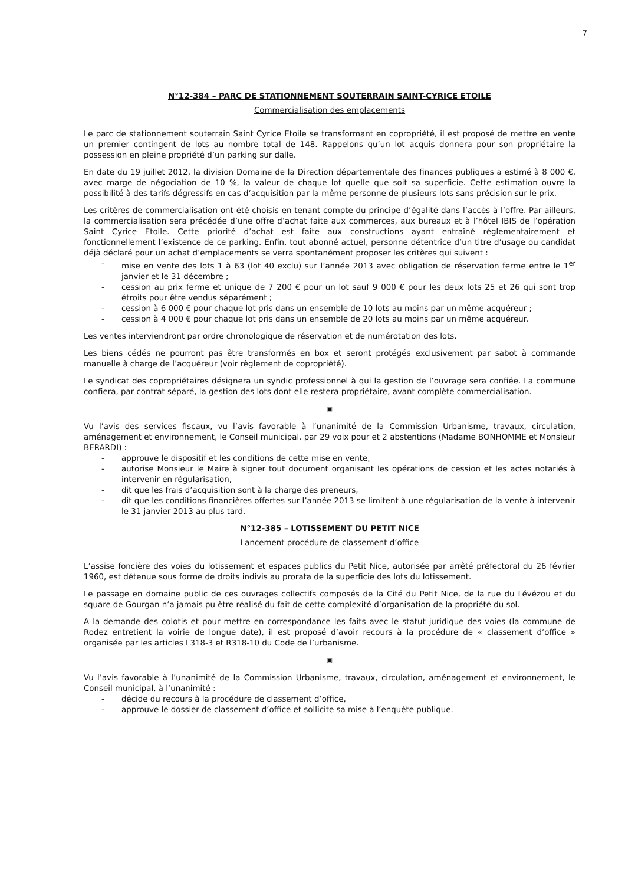7
N°12-384 – PARC DE STATIONNEMENT SOUTERRAIN SAINT-CYRICE ETOILE
Commercialisation des emplacements
Le parc de stationnement souterrain Saint Cyrice Etoile se transformant en copropriété, il est proposé de mettre en vente un premier contingent de lots au nombre total de 148. Rappelons qu’un lot acquis donnera pour son propriétaire la possession en pleine propriété d’un parking sur dalle.
En date du 19 juillet 2012, la division Domaine de la Direction départementale des finances publiques a estimé à 8 000 €, avec marge de négociation de 10 %, la valeur de chaque lot quelle que soit sa superficie. Cette estimation ouvre la possibilité à des tarifs dégressifs en cas d’acquisition par la même personne de plusieurs lots sans précision sur le prix.
Les critères de commercialisation ont été choisis en tenant compte du principe d’égalité dans l’accès à l’offre. Par ailleurs, la commercialisation sera précédée d’une offre d’achat faite aux commerces, aux bureaux et à l’hôtel IBIS de l’opération Saint Cyrice Etoile. Cette priorité d’achat est faite aux constructions ayant entraîné réglementairement et fonctionnellement l’existence de ce parking. Enfin, tout abonné actuel, personne détentrice d’un titre d’usage ou candidat déjà déclaré pour un achat d’emplacements se verra spontanément proposer les critères qui suivent :
- mise en vente des lots 1 à 63 (lot 40 exclu) sur l’année 2013 avec obligation de réservation ferme entre le 1<sup>er</sup> janvier et le 31 décembre ;
- cession au prix ferme et unique de 7 200 € pour un lot sauf 9 000 € pour les deux lots 25 et 26 qui sont trop étroits pour être vendus séparément ;
- cession à 6 000 € pour chaque lot pris dans un ensemble de 10 lots au moins par un même acquéreur ;
- cession à 4 000 € pour chaque lot pris dans un ensemble de 20 lots au moins par un même acquéreur.
Les ventes interviendront par ordre chronologique de réservation et de numérotation des lots.
Les biens cédés ne pourront pas être transformés en box et seront protégés exclusivement par sabot à commande manuelle à charge de l’acquéreur (voir règlement de copropriété).
Le syndicat des copropriétaires désignera un syndic professionnel à qui la gestion de l’ouvrage sera confiée. La commune confiera, par contrat séparé, la gestion des lots dont elle restera propriétaire, avant complète commercialisation.
▣
Vu l’avis des services fiscaux, vu l’avis favorable à l’unanimité de la Commission Urbanisme, travaux, circulation, aménagement et environnement, le Conseil municipal, par 29 voix pour et 2 abstentions (Madame BONHOMME et Monsieur BERARDI) :
- approuve le dispositif et les conditions de cette mise en vente,
- autorise Monsieur le Maire à signer tout document organisant les opérations de cession et les actes notariés à intervenir en régularisation,
- dit que les frais d’acquisition sont à la charge des preneurs,
- dit que les conditions financières offertes sur l’année 2013 se limitent à une régularisation de la vente à intervenir le 31 janvier 2013 au plus tard.
N°12-385 – LOTISSEMENT DU PETIT NICE
Lancement procédure de classement d’office
L’assise foncière des voies du lotissement et espaces publics du Petit Nice, autorisée par arrêté préfectoral du 26 février 1960, est détenue sous forme de droits indivis au prorata de la superficie des lots du lotissement.
Le passage en domaine public de ces ouvrages collectifs composés de la Cité du Petit Nice, de la rue du Lévézou et du square de Gourgan n’a jamais pu être réalisé du fait de cette complexité d’organisation de la propriété du sol.
A la demande des colotis et pour mettre en correspondance les faits avec le statut juridique des voies (la commune de Rodez entretient la voirie de longue date), il est proposé d’avoir recours à la procédure de « classement d’office » organisée par les articles L318-3 et R318-10 du Code de l’urbanisme.
▣
Vu l’avis favorable à l’unanimité de la Commission Urbanisme, travaux, circulation, aménagement et environnement, le Conseil municipal, à l’unanimité :
- décide du recours à la procédure de classement d’office,
- approuve le dossier de classement d’office et sollicite sa mise à l’enquête publique.